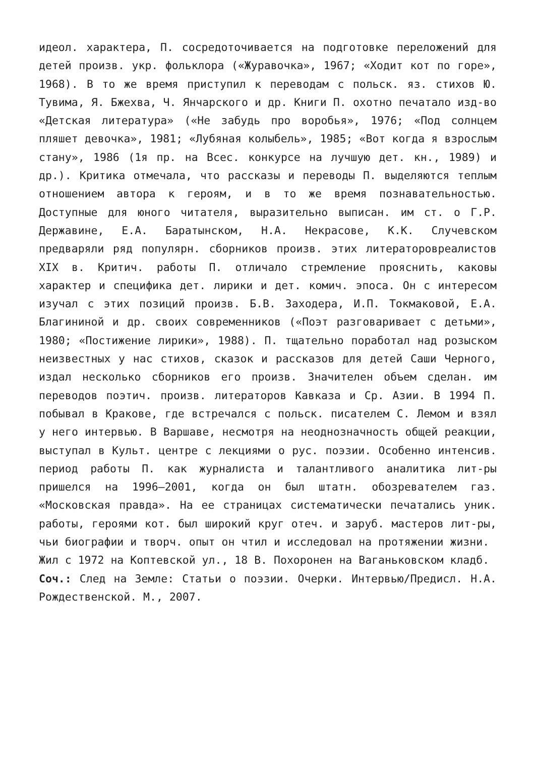идеол. характера, П. сосредоточивается на подготовке переложений для детей произв. укр. фольклора («Журавочка», 1967; «Ходит кот по горе», 1968). В то же время приступил к переводам с польск. яз. стихов Ю. Тувима, Я. Бжехва, Ч. Янчарского и др. Книги П. охотно печатало изд-во «Детская литература» («Не забудь про воробья», 1976; «Под солнцем пляшет девочка», 1981; «Лубяная колыбель», 1985; «Вот когда я взрослым стану», 1986 (1я пр. на Всес. конкурсе на лучшую дет. кн., 1989) и др.). Критика отмечала, что рассказы и переводы П. выделяются теплым отношением автора к героям, и в то же время познавательностью. Доступные для юного читателя, выразительно выписан. им ст. о Г.Р. Державине, Е.А. Баратынском, Н.А. Некрасове, К.К. Случевском предваряли ряд популярн. сборников произв. этих литераторовреалистов XIX в. Критич. работы П. отличало стремление прояснить, каковы характер и специфика дет. лирики и дет. комич. эпоса. Он с интересом изучал с этих позиций произв. Б.В. Заходера, И.П. Токмаковой, Е.А. Благининой и др. своих современников («Поэт разговаривает с детьми», 1980; «Постижение лирики», 1988). П. тщательно поработал над розыском неизвестных у нас стихов, сказок и рассказов для детей Саши Черного, издал несколько сборников его произв. Значителен объем сделан. им переводов поэтич. произв. литераторов Кавказа и Ср. Азии. В 1994 П. побывал в Кракове, где встречался с польск. писателем С. Лемом и взял у него интервью. В Варшаве, несмотря на неоднозначность общей реакции, выступал в Культ. центре с лекциями о рус. поэзии. Особенно интенсив. период работы П. как журналиста и талантливого аналитика лит-ры пришелся на 1996–2001, когда он был штатн. обозревателем газ. «Московская правда». На ее страницах систематически печатались уник. работы, героями кот. был широкий круг отеч. и заруб. мастеров лит-ры, чьи биографии и творч. опыт он чтил и исследовал на протяжении жизни.
Жил с 1972 на Коптевской ул., 18 В. Похоронен на Ваганьковском кладб.
Соч.: След на Земле: Статьи о поэзии. Очерки. Интервью/Предисл. Н.А. Рождественской. М., 2007.